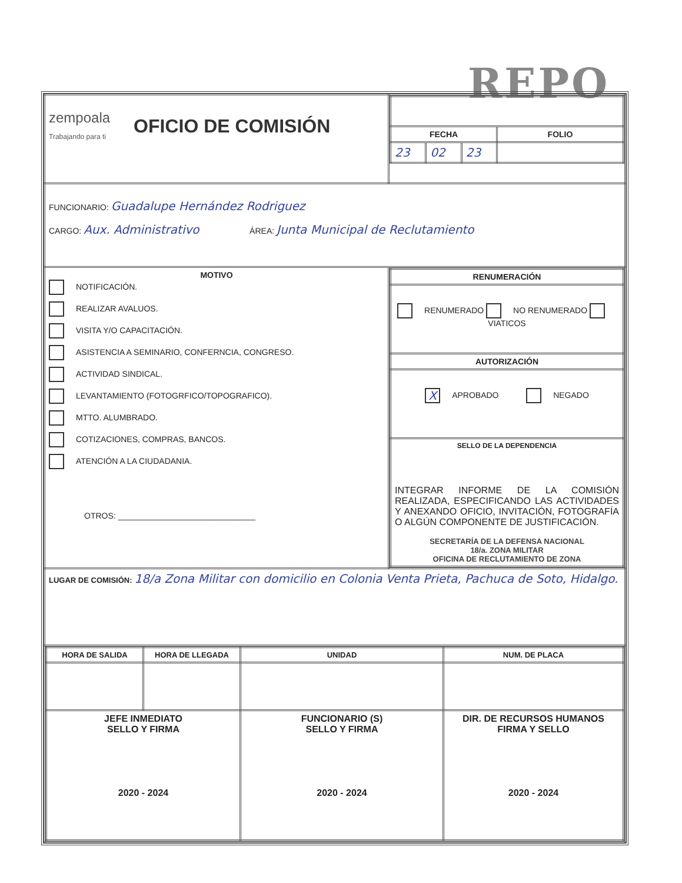REPO
| zempoala Trabajando para ti OFICIO DE COMISIÓN | / FECHA / / / FOLIO / / --- / --- / --- / --- / / 23 / 02 / 23 / / |
| FUNCIONARIO: Guadalupe Hernández Rodriguez CARGO: Aux. Administrativo ÁREA: Junta Municipal de Reclutamiento | |
| MOTIVO NOTIFICACIÓN. REALIZAR AVALUOS. VISITA Y/O CAPACITACIÓN. ASISTENCIA A SEMINARIO, CONFERNCIA, CONGRESO. ACTIVIDAD SINDICAL. LEVANTAMIENTO (FOTOGRFICO/TOPOGRAFICO). MTTO. ALUMBRADO. COTIZACIONES, COMPRAS, BANCOS. ATENCIÓN A LA CIUDADANIA. OTROS: ______________________________ | / RENUMERACIÓN / / --- / / RENUMERADO NO RENUMERADO VIATICOS / / AUTORIZACIÓN / / X APROBADO NEGADO / / SELLO DE LA DEPENDENCIA INTEGRAR INFORME DE LA COMISIÓN REALIZADA, ESPECIFICANDO LAS ACTIVIDADES Y ANEXANDO OFICIO, INVITACIÓN, FOTOGRAFÍA O ALGÚN COMPONENTE DE JUSTIFICACIÓN. SECRETARÍA DE LA DEFENSA NACIONAL 18/a. ZONA MILITAR OFICINA DE RECLUTAMIENTO DE ZONA / |
| LUGAR DE COMISIÓN: 18/a Zona Militar con domicilio en Colonia Venta Prieta, Pachuca de Soto, Hidalgo. | |
| / HORA DE SALIDA / HORA DE LLEGADA / UNIDAD / NUM. DE PLACA / / --- / --- / --- / --- / / JEFE INMEDIATO SELLO Y FIRMA 2020 - 2024 / / FUNCIONARIO (S) SELLO Y FIRMA 2020 - 2024 / DIR. DE RECURSOS HUMANOS FIRMA Y SELLO 2020 - 2024 / | |